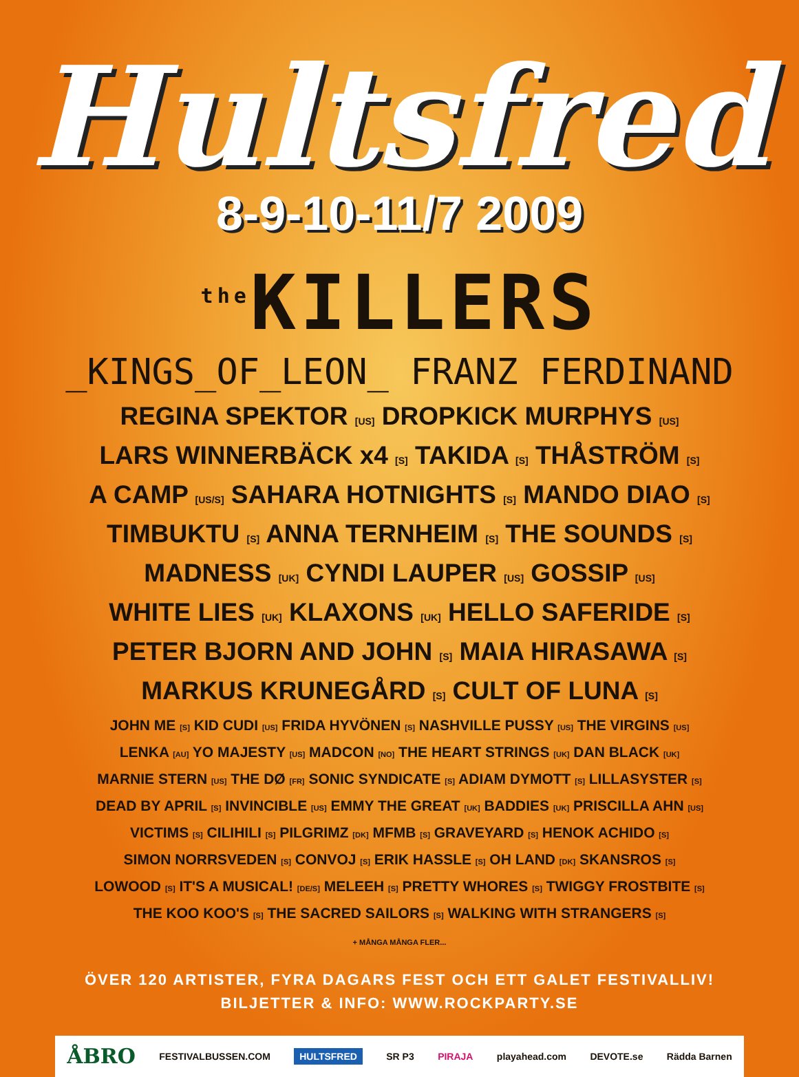Hultsfred
8-9-10-11/7 2009
<sup>the</sup>KILLERS
_KINGS_OF_LEON_ FRANZ FERDINAND
REGINA SPEKTOR [US] DROPKICK MURPHYS [US]
LARS WINNERBÄCK x4 [S] TAKIDA [S] THÅSTRÖM [S]
A CAMP [US/S] SAHARA HOTNIGHTS [S] MANDO DIAO [S]
TIMBUKTU [S] ANNA TERNHEIM [S] THE SOUNDS [S]
MADNESS [UK] CYNDI LAUPER [US] GOSSIP [US]
WHITE LIES [UK] KLAXONS [UK] HELLO SAFERIDE [S]
PETER BJORN AND JOHN [S] MAIA HIRASAWA [S]
MARKUS KRUNEGÅRD [S] CULT OF LUNA [S]
JOHN ME [S] KID CUDI [US] FRIDA HYVÖNEN [S] NASHVILLE PUSSY [US] THE VIRGINS [US]
LENKA [AU] YO MAJESTY [US] MADCON [NO] THE HEART STRINGS [UK] DAN BLACK [UK]
MARNIE STERN [US] THE DØ [FR] SONIC SYNDICATE [S] ADIAM DYMOTT [S] LILLASYSTER [S]
DEAD BY APRIL [S] INVINCIBLE [US] EMMY THE GREAT [UK] BADDIES [UK] PRISCILLA AHN [US]
VICTIMS [S] CILIHILI [S] PILGRIMZ [DK] MFMB [S] GRAVEYARD [S] HENOK ACHIDO [S]
SIMON NORRSVEDEN [S] CONVOJ [S] ERIK HASSLE [S] OH LAND [DK] SKANSROS [S]
LOWOOD [S] IT'S A MUSICAL! [DE/S] MELEEH [S] PRETTY WHORES [S] TWIGGY FROSTBITE [S]
THE KOO KOO'S [S] THE SACRED SAILORS [S] WALKING WITH STRANGERS [S]
+ MÅNGA MÅNGA FLER...
ÖVER 120 ARTISTER, FYRA DAGARS FEST OCH ETT GALET FESTIVALLIV!
BILJETTER & INFO: WWW.ROCKPARTY.SE
ÅBRO FESTIVALBUSSEN.COM HULTSFRED SR P3 PIRAJA playahead.com DEVOTE.se Rädda Barnen